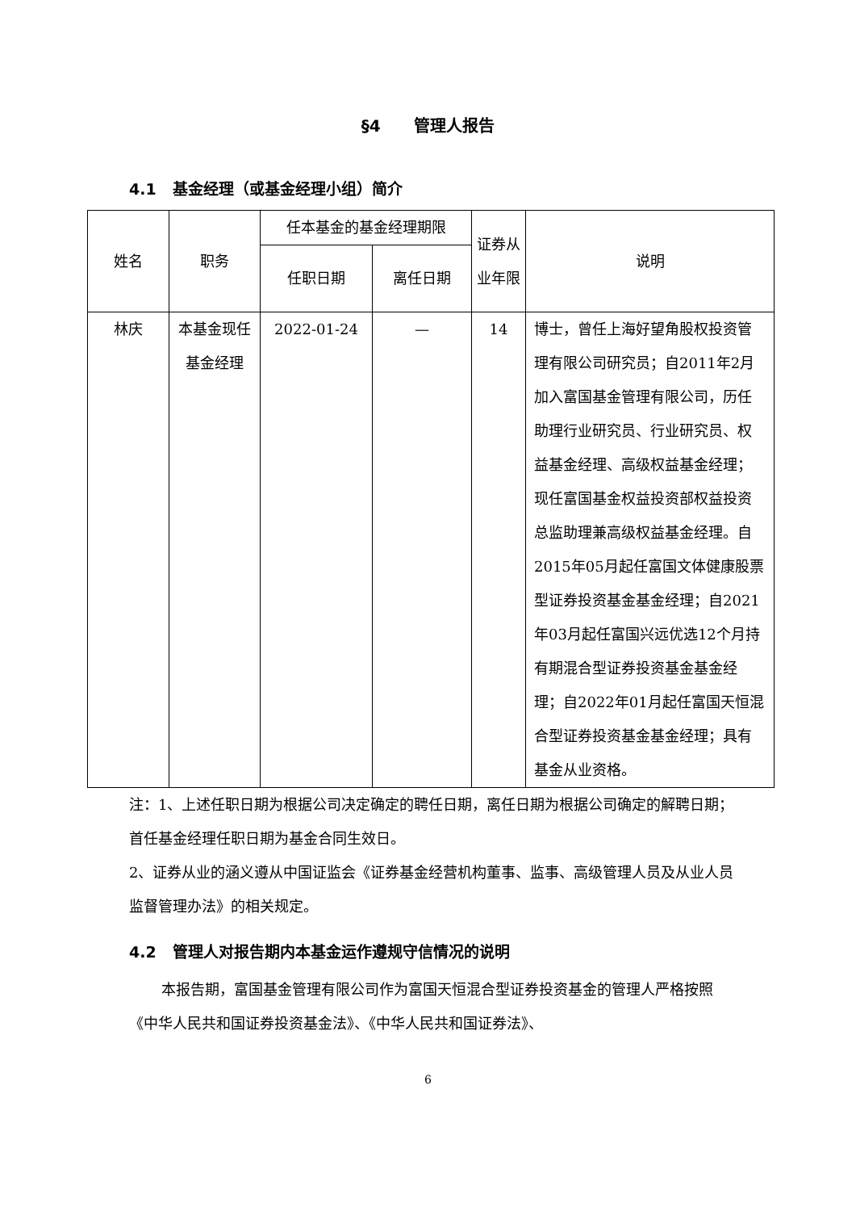§4 管理人报告
4.1 基金经理（或基金经理小组）简介
| 姓名 | 职务 | 任本基金的基金经理期限 | | 证券从业年限 | 说明 |
| --- | --- | --- | --- | --- | --- |
| | | 任职日期 | 离任日期 | | |
| 林庆 | 本基金现任基金经理 | 2022-01-24 | — | 14 | 博士，曾任上海好望角股权投资管理有限公司研究员；自2011年2月加入富国基金管理有限公司，历任助理行业研究员、行业研究员、权益基金经理、高级权益基金经理；现任富国基金权益投资部权益投资总监助理兼高级权益基金经理。自2015年05月起任富国文体健康股票型证券投资基金基金经理；自2021年03月起任富国兴远优选12个月持有期混合型证券投资基金基金经理；自2022年01月起任富国天恒混合型证券投资基金基金经理；具有基金从业资格。 |
注：1、上述任职日期为根据公司决定确定的聘任日期，离任日期为根据公司确定的解聘日期；首任基金经理任职日期为基金合同生效日。
2、证券从业的涵义遵从中国证监会《证券基金经营机构董事、监事、高级管理人员及从业人员监督管理办法》的相关规定。
4.2 管理人对报告期内本基金运作遵规守信情况的说明
本报告期，富国基金管理有限公司作为富国天恒混合型证券投资基金的管理人严格按照《中华人民共和国证券投资基金法》、《中华人民共和国证券法》、
6